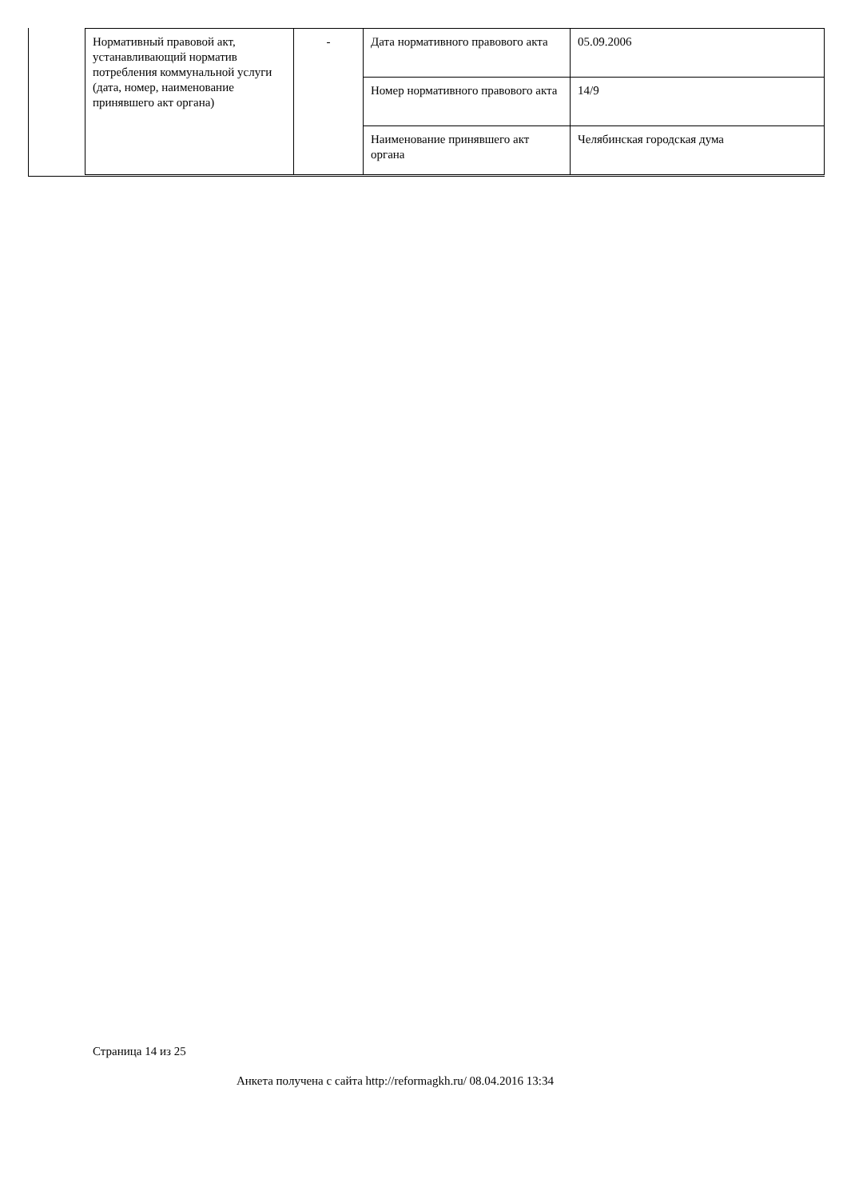| Нормативный правовой акт, устанавливающий норматив потребления коммунальной услуги (дата, номер, наименование принявшего акт органа) | - | Дата нормативного правового акта | 05.09.2006 |
| | | Номер нормативного правового акта | 14/9 |
| | | Наименование принявшего акт органа | Челябинская городская дума |
Страница 14 из 25
Анкета получена с сайта http://reformagkh.ru/ 08.04.2016 13:34